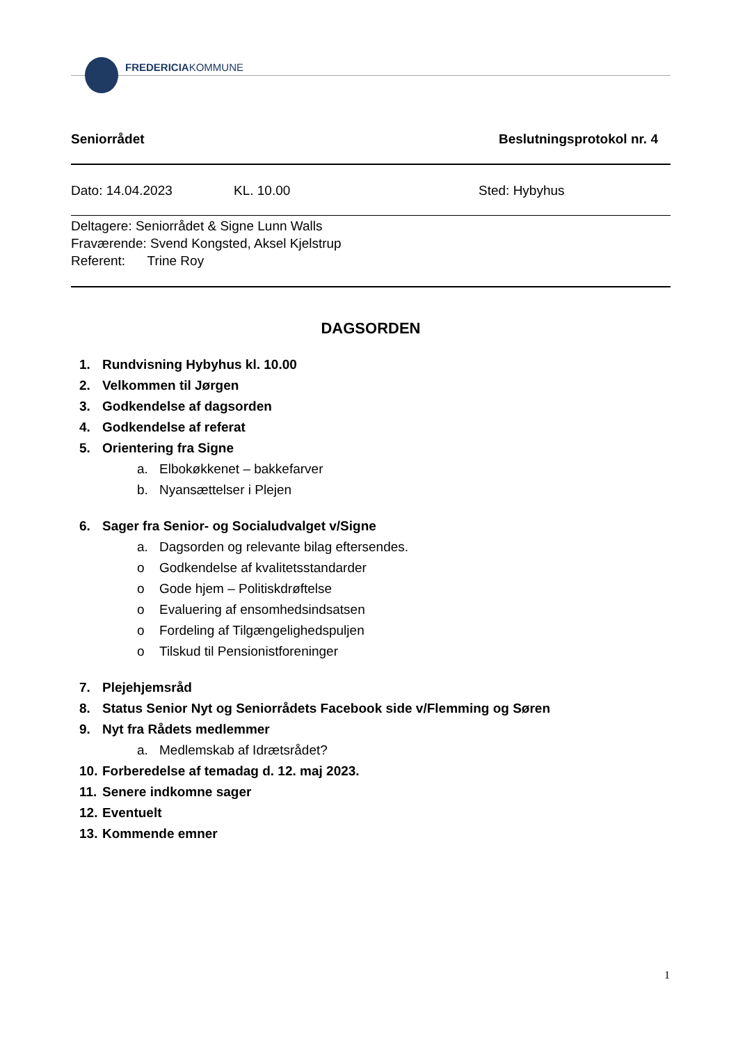FREDERICIAKOMMUNE
Seniorrådet Beslutningsprotokol nr. 4
Dato: 14.04.2023 KL. 10.00 Sted: Hybyhus
Deltagere: Seniorrådet & Signe Lunn Walls
Fraværende: Svend Kongsted, Aksel Kjelstrup
Referent: Trine Roy
DAGSORDEN
1. Rundvisning Hybyhus kl. 10.00
2. Velkommen til Jørgen
3. Godkendelse af dagsorden
4. Godkendelse af referat
5. Orientering fra Signe
a. Elbokøkkenet – bakkefarver
b. Nyansættelser i Plejen
6. Sager fra Senior- og Socialudvalget v/Signe
a. Dagsorden og relevante bilag eftersendes.
o Godkendelse af kvalitetsstandarder
o Gode hjem – Politiskdrøftelse
o Evaluering af ensomhedsindsatsen
o Fordeling af Tilgængelighedspuljen
o Tilskud til Pensionistforeninger
7. Plejehjemsråd
8. Status Senior Nyt og Seniorrådets Facebook side v/Flemming og Søren
9. Nyt fra Rådets medlemmer
a. Medlemskab af Idrætsrådet?
10. Forberedelse af temadag d. 12. maj 2023.
11. Senere indkomne sager
12. Eventuelt
13. Kommende emner
1